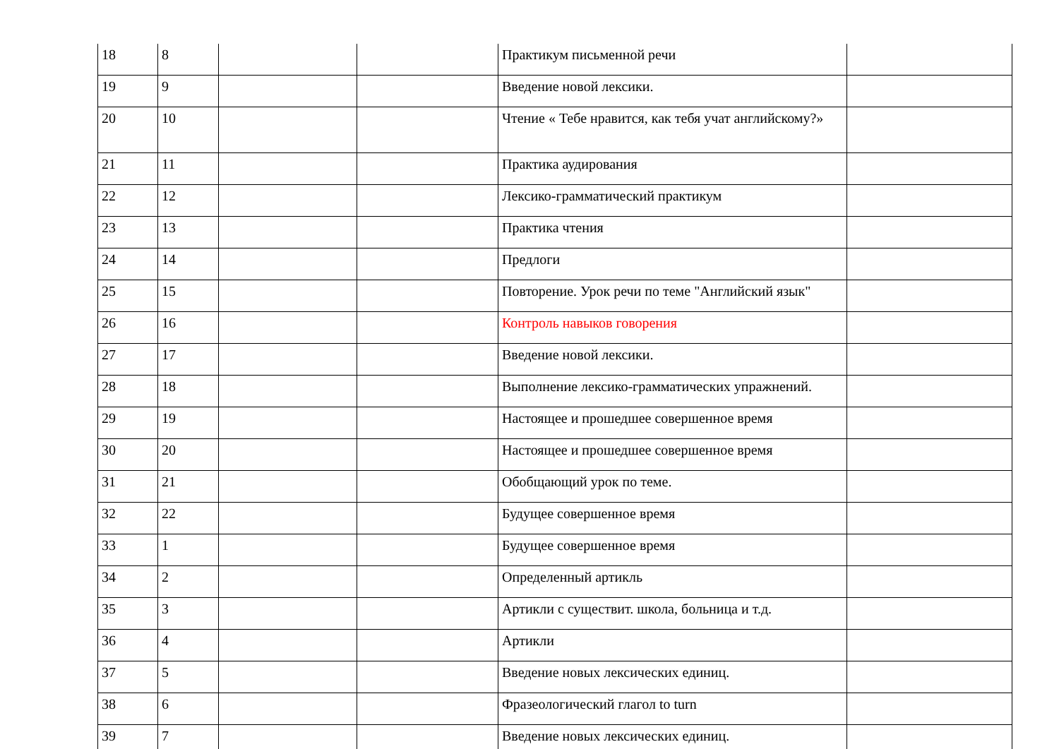| 18 | 8 | | | Практикум письменной речи | |
| 19 | 9 | | | Введение новой лексики. | |
| 20 | 10 | | | Чтение « Тебе нравится, как тебя учат английскому?» | |
| 21 | 11 | | | Практика аудирования | |
| 22 | 12 | | | Лексико-грамматический практикум | |
| 23 | 13 | | | Практика чтения | |
| 24 | 14 | | | Предлоги | |
| 25 | 15 | | | Повторение. Урок речи по теме "Английский язык" | |
| 26 | 16 | | | Контроль навыков говорения | |
| 27 | 17 | | | Введение новой лексики. | |
| 28 | 18 | | | Выполнение лексико-грамматических упражнений. | |
| 29 | 19 | | | Настоящее и прошедшее совершенное время | |
| 30 | 20 | | | Настоящее и прошедшее совершенное время | |
| 31 | 21 | | | Обобщающий урок по теме. | |
| 32 | 22 | | | Будущее совершенное время | |
| 33 | 1 | | | Будущее совершенное время | |
| 34 | 2 | | | Определенный артикль | |
| 35 | 3 | | | Артикли с существит. школа, больница и т.д. | |
| 36 | 4 | | | Артикли | |
| 37 | 5 | | | Введение новых лексических единиц. | |
| 38 | 6 | | | Фразеологический глагол to turn | |
| 39 | 7 | | | Введение новых лексических единиц. | |